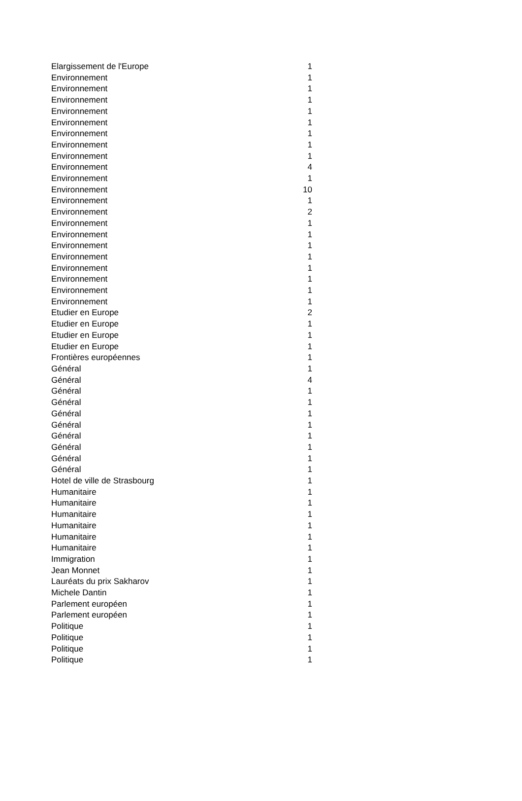| Elargissement de l'Europe | 1 |
| Environnement | 1 |
| Environnement | 1 |
| Environnement | 1 |
| Environnement | 1 |
| Environnement | 1 |
| Environnement | 1 |
| Environnement | 1 |
| Environnement | 1 |
| Environnement | 4 |
| Environnement | 1 |
| Environnement | 10 |
| Environnement | 1 |
| Environnement | 2 |
| Environnement | 1 |
| Environnement | 1 |
| Environnement | 1 |
| Environnement | 1 |
| Environnement | 1 |
| Environnement | 1 |
| Environnement | 1 |
| Environnement | 1 |
| Etudier en Europe | 2 |
| Etudier en Europe | 1 |
| Etudier en Europe | 1 |
| Etudier en Europe | 1 |
| Frontières européennes | 1 |
| Général | 1 |
| Général | 4 |
| Général | 1 |
| Général | 1 |
| Général | 1 |
| Général | 1 |
| Général | 1 |
| Général | 1 |
| Général | 1 |
| Général | 1 |
| Hotel de ville de Strasbourg | 1 |
| Humanitaire | 1 |
| Humanitaire | 1 |
| Humanitaire | 1 |
| Humanitaire | 1 |
| Humanitaire | 1 |
| Humanitaire | 1 |
| Immigration | 1 |
| Jean Monnet | 1 |
| Lauréats du prix Sakharov | 1 |
| Michele Dantin | 1 |
| Parlement européen | 1 |
| Parlement européen | 1 |
| Politique | 1 |
| Politique | 1 |
| Politique | 1 |
| Politique | 1 |